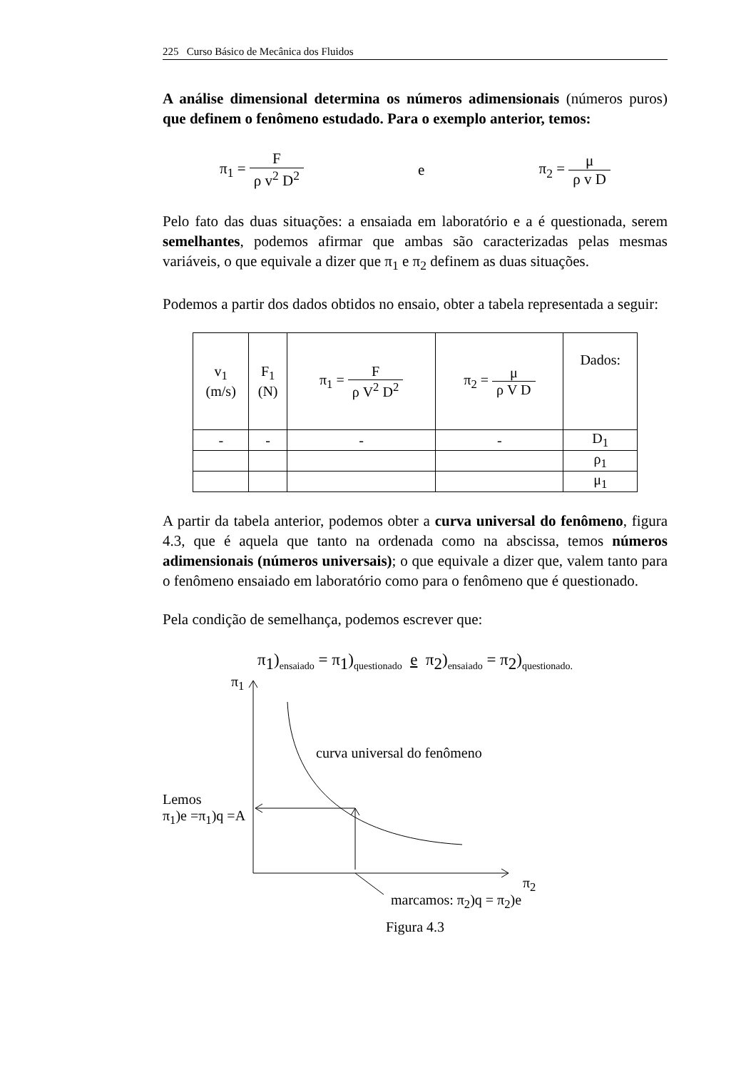225 Curso Básico de Mecânica dos Fluidos
A análise dimensional determina os números adimensionais (números puros) que definem o fenômeno estudado. Para o exemplo anterior, temos:
π<sub>1</sub> = F ρ v<sup>2</sup> D<sup>2</sup> e π<sub>2</sub> = μ ρ v D
Pelo fato das duas situações: a ensaiada em laboratório e a é questionada, serem semelhantes, podemos afirmar que ambas são caracterizadas pelas mesmas variáveis, o que equivale a dizer que π<sub>1</sub> e π<sub>2</sub> definem as duas situações.
Podemos a partir dos dados obtidos no ensaio, obter a tabela representada a seguir:
| v<sub>1</sub> (m/s) | F<sub>1</sub> (N) | π<sub>1</sub> = F ρ V<sup>2</sup> D<sup>2</sup> | π<sub>2</sub> = μ ρ V D | Dados: |
| --- | --- | --- | --- | --- |
| - | - | - | - | D<sub>1</sub> |
| | | | | ρ<sub>1</sub> |
| | | | | μ<sub>1</sub> |
A partir da tabela anterior, podemos obter a curva universal do fenômeno, figura 4.3, que é aquela que tanto na ordenada como na abscissa, temos números adimensionais (números universais); o que equivale a dizer que, valem tanto para o fenômeno ensaiado em laboratório como para o fenômeno que é questionado.
Pela condição de semelhança, podemos escrever que:
π<sub>1</sub>)<sub>ensaiado</sub> = π<sub>1</sub>)<sub>questionado</sub> e π<sub>2</sub>)<sub>ensaiado</sub> = π<sub>2</sub>)<sub>questionado.</sub>
π<sub>1</sub>
curva universal do fenômeno
Lemos
π<sub>1</sub>)e =π<sub>1</sub>)q =A
π<sub>2</sub>
marcamos: π<sub>2</sub>)q = π<sub>2</sub>)e
Figura 4.3